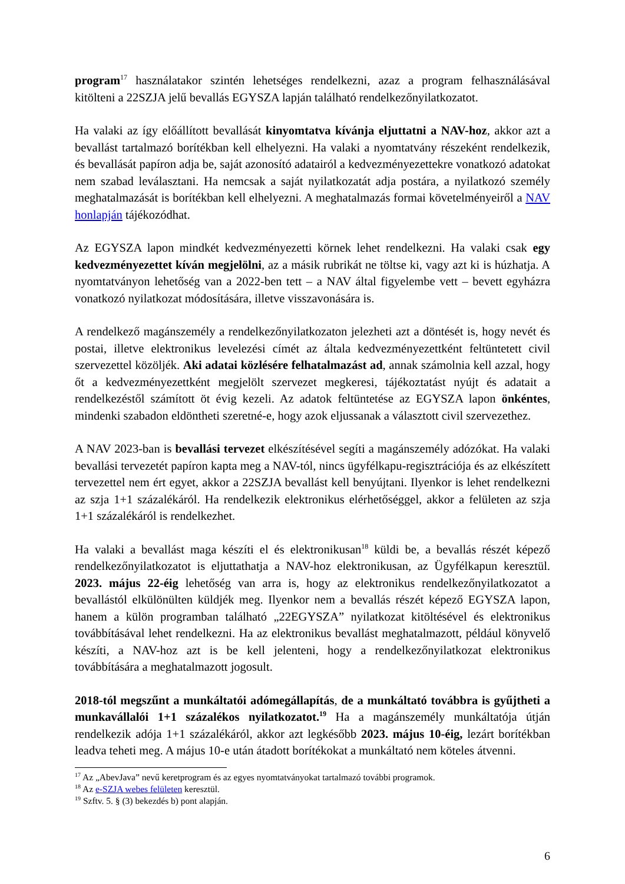program<sup>17</sup> használatakor szintén lehetséges rendelkezni, azaz a program felhasználásával kitölteni a 22SZJA jelű bevallás EGYSZA lapján található rendelkezőnyilatkozatot.
Ha valaki az így előállított bevallását kinyomtatva kívánja eljuttatni a NAV-hoz, akkor azt a bevallást tartalmazó borítékban kell elhelyezni. Ha valaki a nyomtatvány részeként rendelkezik, és bevallását papíron adja be, saját azonosító adatairól a kedvezményezettekre vonatkozó adatokat nem szabad leválasztani. Ha nemcsak a saját nyilatkozatát adja postára, a nyilatkozó személy meghatalmazását is borítékban kell elhelyezni. A meghatalmazás formai követelményeiről a NAV honlapján tájékozódhat.
Az EGYSZA lapon mindkét kedvezményezetti körnek lehet rendelkezni. Ha valaki csak egy kedvezményezettet kíván megjelölni, az a másik rubrikát ne töltse ki, vagy azt ki is húzhatja. A nyomtatványon lehetőség van a 2022-ben tett – a NAV által figyelembe vett – bevett egyházra vonatkozó nyilatkozat módosítására, illetve visszavonására is.
A rendelkező magánszemély a rendelkezőnyilatkozaton jelezheti azt a döntését is, hogy nevét és postai, illetve elektronikus levelezési címét az általa kedvezményezettként feltüntetett civil szervezettel közöljék. Aki adatai közlésére felhatalmazást ad, annak számolnia kell azzal, hogy őt a kedvezményezettként megjelölt szervezet megkeresi, tájékoztatást nyújt és adatait a rendelkezéstől számított öt évig kezeli. Az adatok feltüntetése az EGYSZA lapon önkéntes, mindenki szabadon eldöntheti szeretné-e, hogy azok eljussanak a választott civil szervezethez.
A NAV 2023-ban is bevallási tervezet elkészítésével segíti a magánszemély adózókat. Ha valaki bevallási tervezetét papíron kapta meg a NAV-tól, nincs ügyfélkapu-regisztrációja és az elkészített tervezettel nem ért egyet, akkor a 22SZJA bevallást kell benyújtani. Ilyenkor is lehet rendelkezni az szja 1+1 százalékáról. Ha rendelkezik elektronikus elérhetőséggel, akkor a felületen az szja 1+1 százalékáról is rendelkezhet.
Ha valaki a bevallást maga készíti el és elektronikusan<sup>18</sup> küldi be, a bevallás részét képező rendelkezőnyilatkozatot is eljuttathatja a NAV-hoz elektronikusan, az Ügyfélkapun keresztül. 2023. május 22-éig lehetőség van arra is, hogy az elektronikus rendelkezőnyilatkozatot a bevallástól elkülönülten küldjék meg. Ilyenkor nem a bevallás részét képező EGYSZA lapon, hanem a külön programban található „22EGYSZA” nyilatkozat kitöltésével és elektronikus továbbításával lehet rendelkezni. Ha az elektronikus bevallást meghatalmazott, például könyvelő készíti, a NAV-hoz azt is be kell jelenteni, hogy a rendelkezőnyilatkozat elektronikus továbbítására a meghatalmazott jogosult.
2018-tól megszűnt a munkáltatói adómegállapítás, de a munkáltató továbbra is gyűjtheti a munkavállalói 1+1 százalékos nyilatkozatot.<sup>19</sup> Ha a magánszemély munkáltatója útján rendelkezik adója 1+1 százalékáról, akkor azt legkésőbb 2023. május 10-éig, lezárt borítékban leadva teheti meg. A május 10-e után átadott borítékokat a munkáltató nem köteles átvenni.
<sup>17</sup> Az „AbevJava” nevű keretprogram és az egyes nyomtatványokat tartalmazó további programok.
<sup>18</sup> Az e-SZJA webes felületen keresztül.
<sup>19</sup> Szftv. 5. § (3) bekezdés b) pont alapján.
6